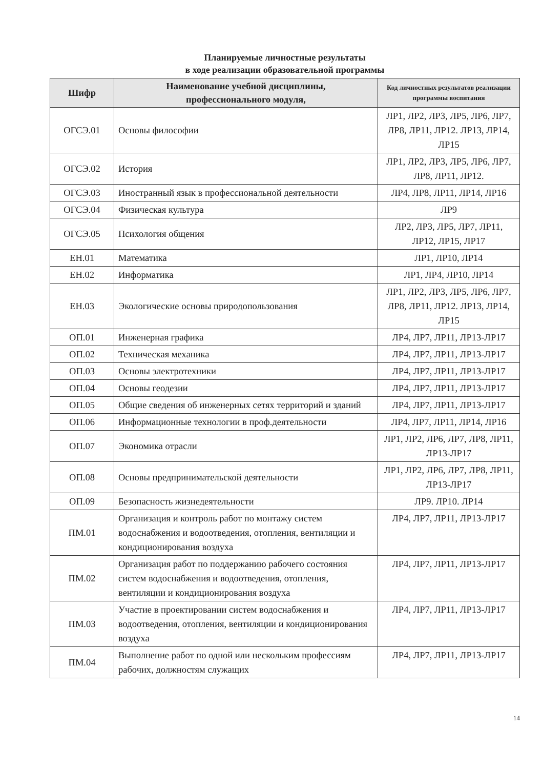Планируемые личностные результаты
в ходе реализации образовательной программы
| Шифр | Наименование учебной дисциплины, профессионального модуля, | Код личностных результатов реализации программы воспитания |
| --- | --- | --- |
| ОГСЭ.01 | Основы философии | ЛР1, ЛР2, ЛР3, ЛР5, ЛР6, ЛР7, ЛР8, ЛР11, ЛР12. ЛР13, ЛР14, ЛР15 |
| ОГСЭ.02 | История | ЛР1, ЛР2, ЛР3, ЛР5, ЛР6, ЛР7, ЛР8, ЛР11, ЛР12. |
| ОГСЭ.03 | Иностранный язык в профессиональной деятельности | ЛР4, ЛР8, ЛР11, ЛР14, ЛР16 |
| ОГСЭ.04 | Физическая культура | ЛР9 |
| ОГСЭ.05 | Психология общения | ЛР2, ЛР3, ЛР5, ЛР7, ЛР11, ЛР12, ЛР15, ЛР17 |
| ЕН.01 | Математика | ЛР1, ЛР10, ЛР14 |
| ЕН.02 | Информатика | ЛР1, ЛР4, ЛР10, ЛР14 |
| ЕН.03 | Экологические основы природопользования | ЛР1, ЛР2, ЛР3, ЛР5, ЛР6, ЛР7, ЛР8, ЛР11, ЛР12. ЛР13, ЛР14, ЛР15 |
| ОП.01 | Инженерная графика | ЛР4, ЛР7, ЛР11, ЛР13-ЛР17 |
| ОП.02 | Техническая механика | ЛР4, ЛР7, ЛР11, ЛР13-ЛР17 |
| ОП.03 | Основы электротехники | ЛР4, ЛР7, ЛР11, ЛР13-ЛР17 |
| ОП.04 | Основы геодезии | ЛР4, ЛР7, ЛР11, ЛР13-ЛР17 |
| ОП.05 | Общие сведения об инженерных сетях территорий и зданий | ЛР4, ЛР7, ЛР11, ЛР13-ЛР17 |
| ОП.06 | Информационные технологии в проф.деятельности | ЛР4, ЛР7, ЛР11, ЛР14, ЛР16 |
| ОП.07 | Экономика отрасли | ЛР1, ЛР2, ЛР6, ЛР7, ЛР8, ЛР11, ЛР13-ЛР17 |
| ОП.08 | Основы предпринимательской деятельности | ЛР1, ЛР2, ЛР6, ЛР7, ЛР8, ЛР11, ЛР13-ЛР17 |
| ОП.09 | Безопасность жизнедеятельности | ЛР9. ЛР10. ЛР14 |
| ПМ.01 | Организация и контроль работ по монтажу систем водоснабжения и водоотведения, отопления, вентиляции и кондиционирования воздуха | ЛР4, ЛР7, ЛР11, ЛР13-ЛР17 |
| ПМ.02 | Организация работ по поддержанию рабочего состояния систем водоснабжения и водоотведения, отопления, вентиляции и кондиционирования воздуха | ЛР4, ЛР7, ЛР11, ЛР13-ЛР17 |
| ПМ.03 | Участие в проектировании систем водоснабжения и водоотведения, отопления, вентиляции и кондиционирования воздуха | ЛР4, ЛР7, ЛР11, ЛР13-ЛР17 |
| ПМ.04 | Выполнение работ по одной или нескольким профессиям рабочих, должностям служащих | ЛР4, ЛР7, ЛР11, ЛР13-ЛР17 |
14